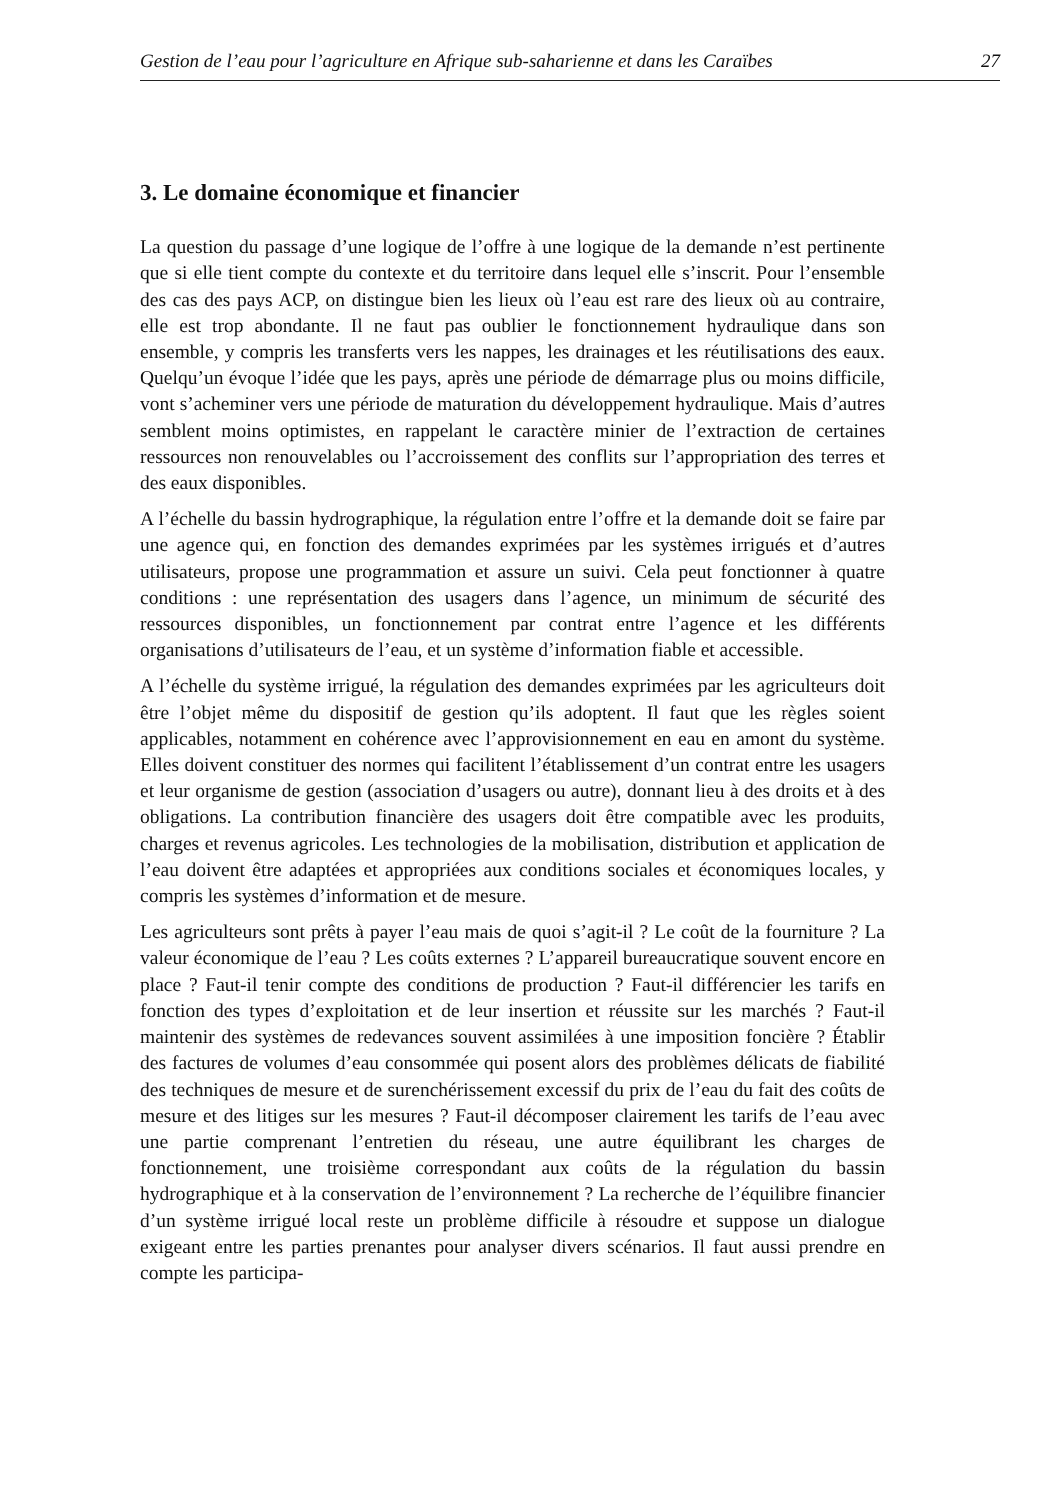Gestion de l’eau pour l’agriculture en Afrique sub-saharienne et dans les Caraïbes 27
3. Le domaine économique et financier
La question du passage d’une logique de l’offre à une logique de la demande n’est pertinente que si elle tient compte du contexte et du territoire dans lequel elle s’inscrit. Pour l’ensemble des cas des pays ACP, on distingue bien les lieux où l’eau est rare des lieux où au contraire, elle est trop abondante. Il ne faut pas oublier le fonctionnement hydraulique dans son ensemble, y compris les transferts vers les nappes, les drainages et les réutilisations des eaux. Quelqu’un évoque l’idée que les pays, après une période de démarrage plus ou moins difficile, vont s’acheminer vers une période de maturation du développement hydraulique. Mais d’autres semblent moins optimistes, en rappelant le caractère minier de l’extraction de certaines ressources non renouvelables ou l’accroissement des conflits sur l’appropriation des terres et des eaux disponibles.
A l’échelle du bassin hydrographique, la régulation entre l’offre et la demande doit se faire par une agence qui, en fonction des demandes exprimées par les systèmes irrigués et d’autres utilisateurs, propose une programmation et assure un suivi. Cela peut fonctionner à quatre conditions : une représentation des usagers dans l’agence, un minimum de sécurité des ressources disponibles, un fonctionnement par contrat entre l’agence et les différents organisations d’utilisateurs de l’eau, et un système d’information fiable et accessible.
A l’échelle du système irrigué, la régulation des demandes exprimées par les agriculteurs doit être l’objet même du dispositif de gestion qu’ils adoptent. Il faut que les règles soient applicables, notamment en cohérence avec l’approvisionnement en eau en amont du système. Elles doivent constituer des normes qui facilitent l’établissement d’un contrat entre les usagers et leur organisme de gestion (association d’usagers ou autre), donnant lieu à des droits et à des obligations. La contribution financière des usagers doit être compatible avec les produits, charges et revenus agricoles. Les technologies de la mobilisation, distribution et application de l’eau doivent être adaptées et appropriées aux conditions sociales et économiques locales, y compris les systèmes d’information et de mesure.
Les agriculteurs sont prêts à payer l’eau mais de quoi s’agit-il ? Le coût de la fourniture ? La valeur économique de l’eau ? Les coûts externes ? L’appareil bureaucratique souvent encore en place ? Faut-il tenir compte des conditions de production ? Faut-il différencier les tarifs en fonction des types d’exploitation et de leur insertion et réussite sur les marchés ? Faut-il maintenir des systèmes de redevances souvent assimilées à une imposition foncière ? Établir des factures de volumes d’eau consommée qui posent alors des problèmes délicats de fiabilité des techniques de mesure et de surenchérissement excessif du prix de l’eau du fait des coûts de mesure et des litiges sur les mesures ? Faut-il décomposer clairement les tarifs de l’eau avec une partie comprenant l’entretien du réseau, une autre équilibrant les charges de fonctionnement, une troisième correspondant aux coûts de la régulation du bassin hydrographique et à la conservation de l’environnement ? La recherche de l’équilibre financier d’un système irrigué local reste un problème difficile à résoudre et suppose un dialogue exigeant entre les parties prenantes pour analyser divers scénarios. Il faut aussi prendre en compte les participa-